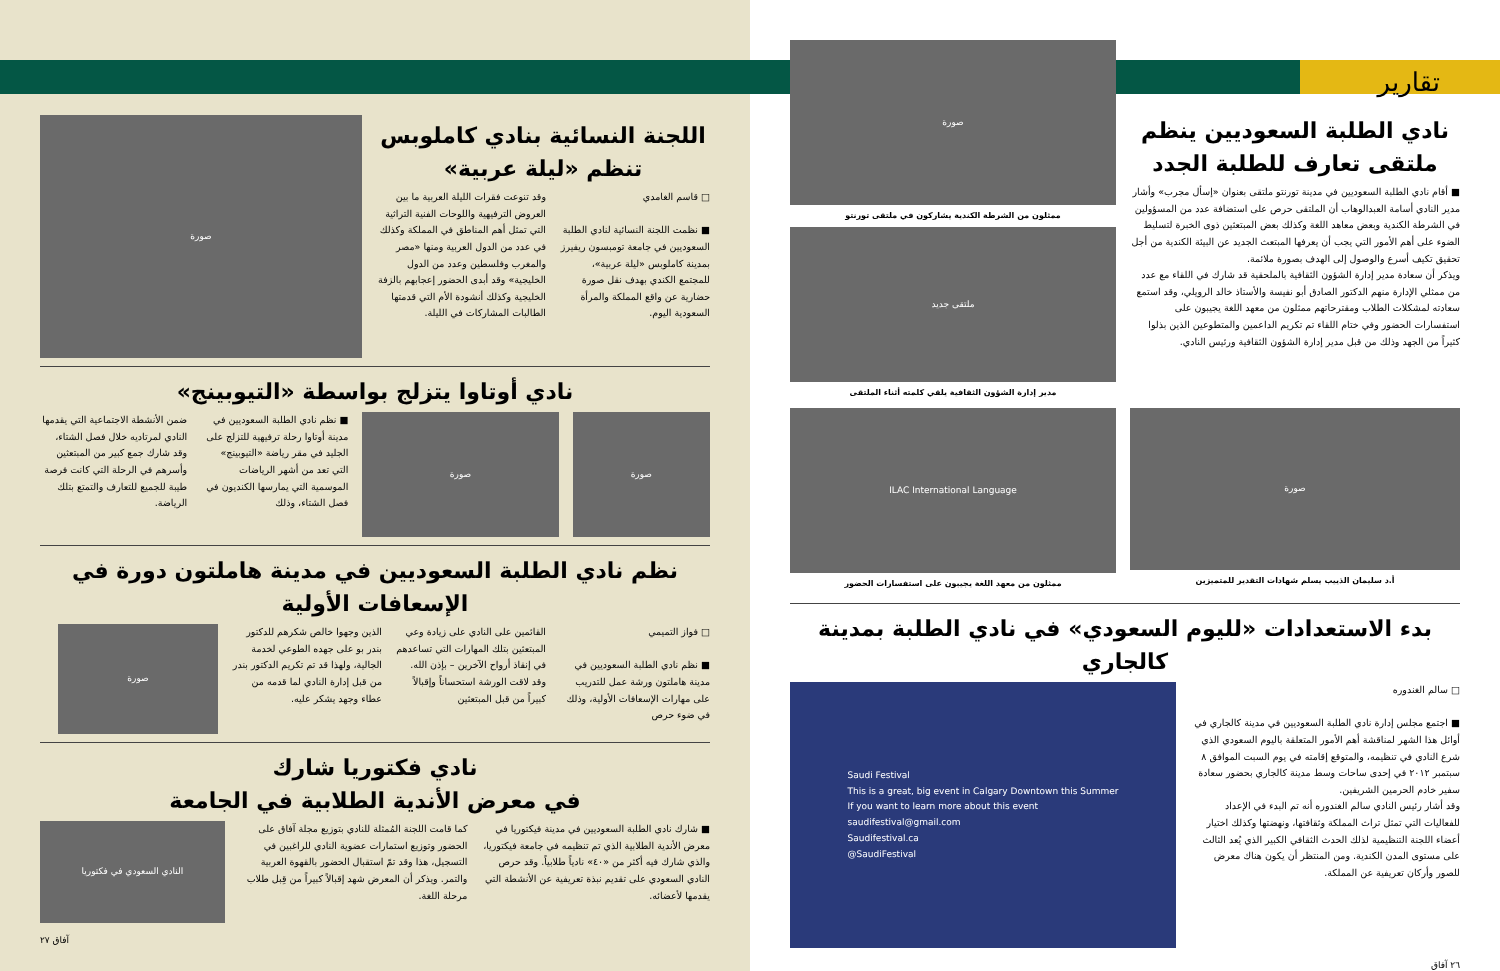تقارير
نادي الطلبة السعوديين ينظم
ملتقى تعارف للطلبة الجدد
■ أقام نادي الطلبة السعوديين في مدينة تورنتو ملتقى بعنوان «إسأل مجرب» وأشار مدير النادي أسامة العبدالوهاب أن الملتقى حرص على استضافة عدد من المسؤولين في الشرطة الكندية وبعض معاهد اللغة وكذلك بعض المبتعثين ذوى الخبرة لتسليط الضوء على أهم الأمور التي يجب أن يعرفها المبتعث الجديد عن البيئة الكندية من أجل تحقيق تكيف أسرع والوصول إلى الهدف بصورة ملائمة.
ويذكر أن سعادة مدير إدارة الشؤون الثقافية بالملحقية قد شارك في اللقاء مع عدد من ممثلي الإدارة منهم الدكتور الصادق أبو نفيسة والأستاذ خالد الرويلي، وقد استمع سعادته لمشكلات الطلاب ومقترحاتهم ممثلون من معهد اللغة يجيبون على استفسارات الحضور وفي ختام اللقاء تم تكريم الداعمين والمتطوعين الذين بذلوا كثيراً من الجهد وذلك من قبل مدير إدارة الشؤون الثقافية ورئيس النادي.
صورة
ممثلون من الشرطة الكندية يشاركون في ملتقى تورنتو
ملتقى جديد
مدير إدارة الشؤون الثقافية يلقي كلمته أثناء الملتقى
صورة
أ.د سليمان الذييب يسلم شهادات التقدير للمتميزين
ILAC International Language
ممثلون من معهد اللغة يجيبون على استفسارات الحضور
بدء الاستعدادات «لليوم السعودي» في نادي الطلبة بمدينة كالجاري
□ سالم الغندوره
■ اجتمع مجلس إدارة نادي الطلبة السعوديين في مدينة كالجاري في أوائل هذا الشهر لمناقشة أهم الأمور المتعلقة باليوم السعودي الذي شرع النادي في تنظيمه، والمتوقع إقامته في يوم السبت الموافق ٨ سبتمبر ٢٠١٢ في إحدى ساحات وسط مدينة كالجاري بحضور سعادة سفير خادم الحرمين الشريفين.
وقد أشار رئيس النادي سالم الغندوره أنه تم البدء في الإعداد للفعاليات التي تمثل تراث المملكة وثقافتها، ونهضتها وكذلك اختيار أعضاء اللجنة التنظيمية لذلك الحدث الثقافي الكبير الذي يُعد الثالث على مستوى المدن الكندية. ومن المنتظر أن يكون هناك معرض للصور وأركان تعريفية عن المملكة.
Saudi Festival
This is a great, big event in Calgary Downtown this Summer
If you want to learn more about this event
saudifestival@gmail.com
Saudifestival.ca
@SaudiFestival
٢٦ آفاق
اللجنة النسائية بنادي كاملوبس تنظم «ليلة عربية»
□ قاسم الغامدي
■ نظمت اللجنة النسائية لنادي الطلبة السعوديين في جامعة تومبسون ريفيرز بمدينة كاملوبس «ليلة عربية»، للمجتمع الكندي بهدف نقل صورة حضارية عن واقع المملكة والمرأة السعودية اليوم.
وقد تنوعت فقرات الليلة العربية ما بين العروض الترفيهية واللوحات الفنية التراثية التي تمثل أهم المناطق في المملكة وكذلك في عدد من الدول العربية ومنها «مصر والمغرب وفلسطين وعدد من الدول الخليجية» وقد أبدى الحضور إعجابهم بالزفة الخليجية وكذلك أنشودة الأم التي قدمتها الطالبات المشاركات في الليلة.
صورة
نادي أوتاوا يتزلج بواسطة «التيوبينج»
صورة صورة
■ نظم نادي الطلبة السعوديين في مدينة أوتاوا رحلة ترفيهية للتزلج على الجليد في مقر رياضة «التيوبينج» التي تعد من أشهر الرياضات الموسمية التي يمارسها الكنديون في فصل الشتاء، وذلك
ضمن الأنشطة الاجتماعية التي يقدمها النادي لمرتاديه خلال فصل الشتاء، وقد شارك جمع كبير من المبتعثين وأسرهم في الرحلة التي كانت فرصة طيبة للجميع للتعارف والتمتع بتلك الرياضة.
نظم نادي الطلبة السعوديين في مدينة هاملتون دورة في الإسعافات الأولية
□ فواز التميمي
■ نظم نادي الطلبة السعوديين في مدينة هاملتون ورشة عمل للتدريب على مهارات الإسعافات الأولية، وذلك في ضوء حرص
القائمين على النادي على زيادة وعي المبتعثين بتلك المهارات التي تساعدهم في إنقاذ أرواح الآخرين – بإذن الله. وقد لاقت الورشة استحساناً وإقبالاً كبيراً من قبل المبتعثين
الذين وجهوا خالص شكرهم للدكتور بندر بو على جهده الطوعي لخدمة الجالية، ولهذا قد تم تكريم الدكتور بندر من قبل إدارة النادي لما قدمه من عطاء وجهد يشكر عليه.
صورة
نادي فكتوريا شارك
في معرض الأندية الطلابية في الجامعة
■ شارك نادي الطلبة السعوديين في مدينة فيكتوريا في معرض الأندية الطلابية الذي تم تنظيمه في جامعة فيكتوريا، والذي شارك فيه أكثر من «٤٠» نادياً طلابياً. وقد حرص النادي السعودي على تقديم نبذة تعريفية عن الأنشطة التي يقدمها لأعضائه.
كما قامت اللجنة المُمثلة للنادي بتوزيع مجلة آفاق على الحضور وتوزيع استمارات عضوية النادي للراغبين في التسجيل، هذا وقد تمّ استقبال الحضور بالقهوة العربية والتمر. ويذكر أن المعرض شهد إقبالاً كبيراً من قِبل طلاب مرحلة اللغة.
النادي السعودي في فكتوريا
آفاق ٢٧